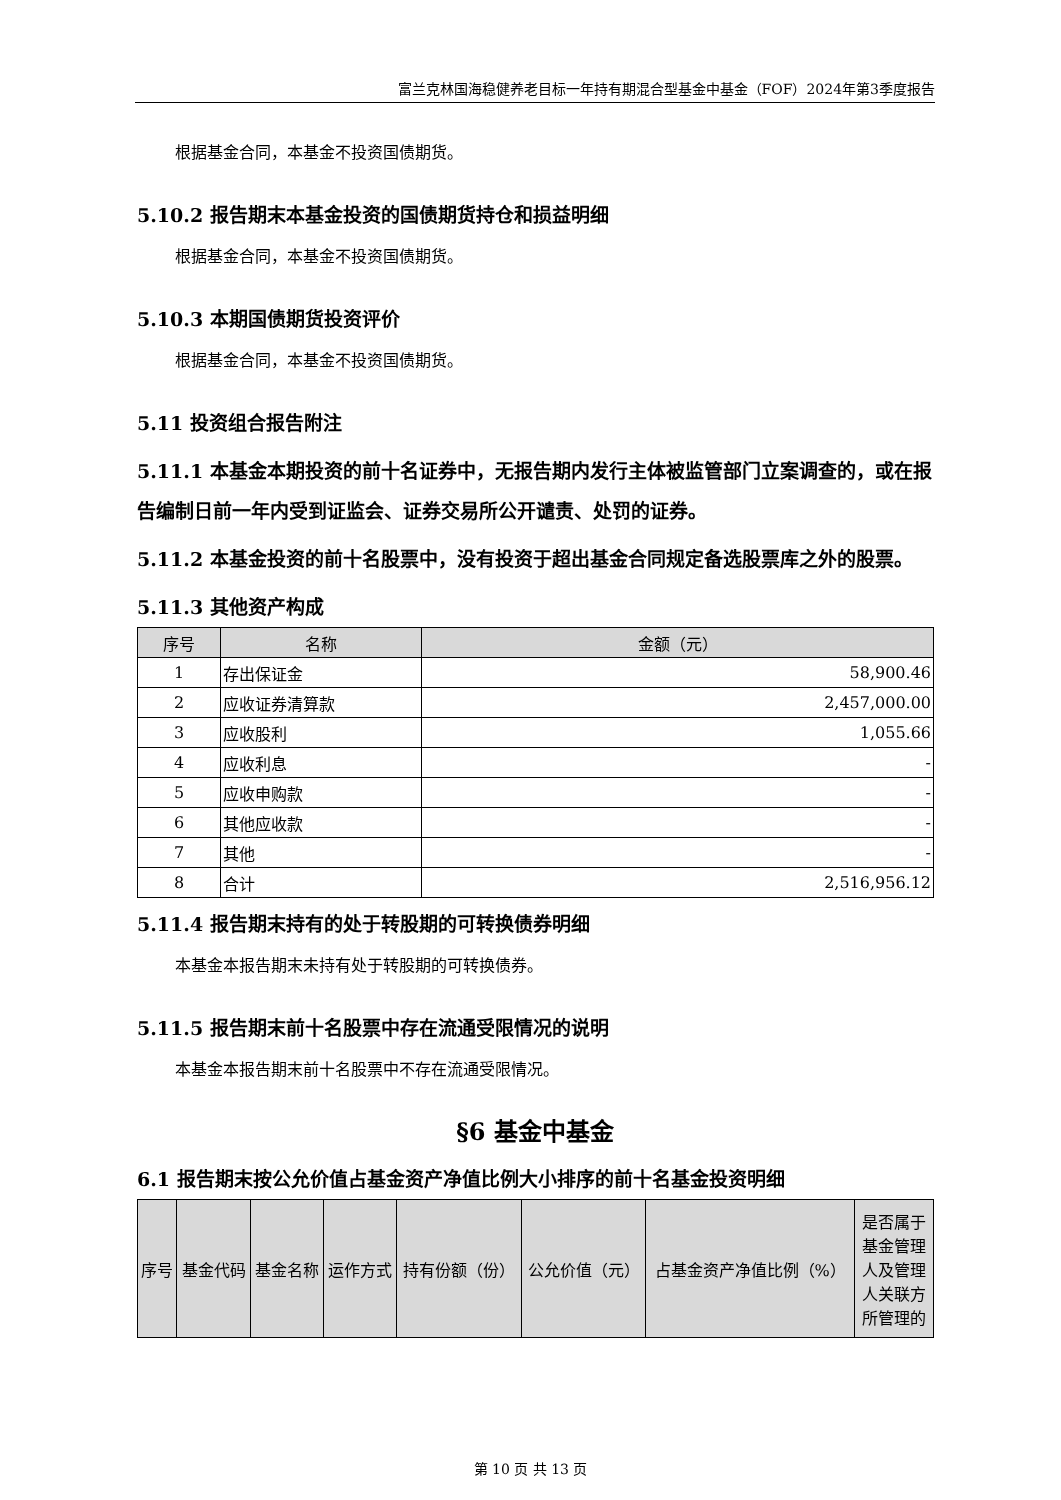富兰克林国海稳健养老目标一年持有期混合型基金中基金（FOF）2024年第3季度报告
根据基金合同，本基金不投资国债期货。
5.10.2 报告期末本基金投资的国债期货持仓和损益明细
根据基金合同，本基金不投资国债期货。
5.10.3 本期国债期货投资评价
根据基金合同，本基金不投资国债期货。
5.11 投资组合报告附注
5.11.1 本基金本期投资的前十名证券中，无报告期内发行主体被监管部门立案调查的，或在报告编制日前一年内受到证监会、证券交易所公开谴责、处罚的证券。
5.11.2 本基金投资的前十名股票中，没有投资于超出基金合同规定备选股票库之外的股票。
5.11.3 其他资产构成
| 序号 | 名称 | 金额（元） |
| --- | --- | --- |
| 1 | 存出保证金 | 58,900.46 |
| 2 | 应收证券清算款 | 2,457,000.00 |
| 3 | 应收股利 | 1,055.66 |
| 4 | 应收利息 | - |
| 5 | 应收申购款 | - |
| 6 | 其他应收款 | - |
| 7 | 其他 | - |
| 8 | 合计 | 2,516,956.12 |
5.11.4 报告期末持有的处于转股期的可转换债券明细
本基金本报告期末未持有处于转股期的可转换债券。
5.11.5 报告期末前十名股票中存在流通受限情况的说明
本基金本报告期末前十名股票中不存在流通受限情况。
§6 基金中基金
6.1 报告期末按公允价值占基金资产净值比例大小排序的前十名基金投资明细
| 序号 | 基金代码 | 基金名称 | 运作方式 | 持有份额（份） | 公允价值（元） | 占基金资产净值比例（%） | 是否属于基金管理人及管理人关联方所管理的 |
| --- | --- | --- | --- | --- | --- | --- | --- |
第 10 页 共 13 页